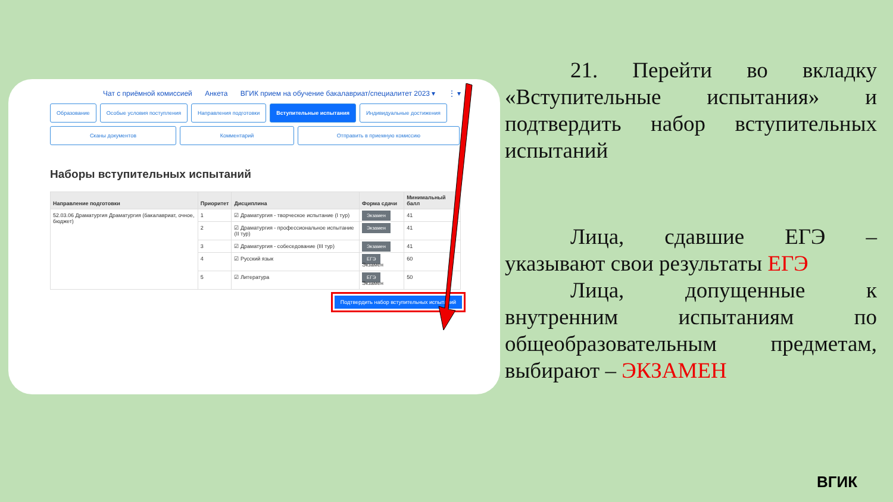Чат с приёмной комиссией Анкета ВГИК прием на обучение бакалавриат/специалитет 2023 ▾ ⋮ ▾
Образование
Особые условия поступления
Направления подготовки
Вступительные испытания
Индивидуальные достижения
Сканы документов
Комментарий
Отправить в приемную комиссию
Наборы вступительных испытаний
| Направление подготовки | Приоритет | Дисциплина | Форма сдачи | Минимальный балл |
| --- | --- | --- | --- | --- |
| 52.03.06 Драматургия Драматургия (бакалавриат, очное, бюджет) | 1 | ☑ Драматургия - творческое испытание (I тур) | Экзамен | 41 |
| | 2 | ☑ Драматургия - профессиональное испытание (II тур) | Экзамен | 41 |
| | 3 | ☑ Драматургия - собеседование (III тур) | Экзамен | 41 |
| | 4 | ☑ Русский язык | ЕГЭ Экзамен | 60 |
| | 5 | ☑ Литература | ЕГЭ Экзамен | 50 |
Подтвердить набор вступительных испытаний
21. Перейти во вкладку «Вступительные испытания» и подтвердить набор вступительных испытаний
Лица, сдавшие ЕГЭ – указывают свои результаты ЕГЭ
Лица, допущенные к внутренним испытаниям по общеобразовательным предметам, выбирают – ЭКЗАМЕН
ВГИК